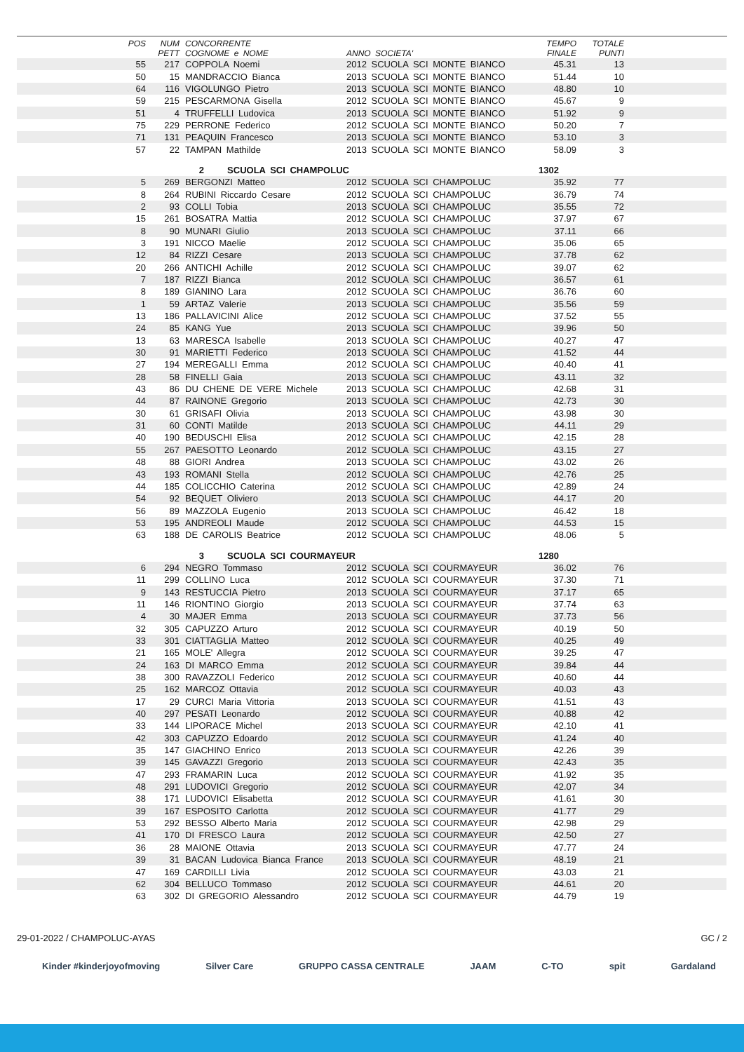| POS | NUM PETT | CONCORRENTE COGNOME e NOME | ANNO SOCIETA' | TEMPO FINALE | TOTALE PUNTI | |
| --- | --- | --- | --- | --- | --- | --- |
| 55 | 217 | COPPOLA Noemi | 2012 SCUOLA SCI MONTE BIANCO | 45.31 | 13 | |
| 50 | 15 | MANDRACCIO Bianca | 2013 SCUOLA SCI MONTE BIANCO | 51.44 | 10 | |
| 64 | 116 | VIGOLUNGO Pietro | 2013 SCUOLA SCI MONTE BIANCO | 48.80 | 10 | |
| 59 | 215 | PESCARMONA Gisella | 2012 SCUOLA SCI MONTE BIANCO | 45.67 | 9 | |
| 51 | 4 | TRUFFELLI Ludovica | 2013 SCUOLA SCI MONTE BIANCO | 51.92 | 9 | |
| 75 | 229 | PERRONE Federico | 2012 SCUOLA SCI MONTE BIANCO | 50.20 | 7 | |
| 71 | 131 | PEAQUIN Francesco | 2013 SCUOLA SCI MONTE BIANCO | 53.10 | 3 | |
| 57 | 22 | TAMPAN Mathilde | 2013 SCUOLA SCI MONTE BIANCO | 58.09 | 3 | |
| | | 2 SCUOLA SCI CHAMPOLUC | | 1302 | | |
| 5 | 269 | BERGONZI Matteo | 2012 SCUOLA SCI CHAMPOLUC | 35.92 | 77 | |
| 8 | 264 | RUBINI Riccardo Cesare | 2012 SCUOLA SCI CHAMPOLUC | 36.79 | 74 | |
| 2 | 93 | COLLI Tobia | 2013 SCUOLA SCI CHAMPOLUC | 35.55 | 72 | |
| 15 | 261 | BOSATRA Mattia | 2012 SCUOLA SCI CHAMPOLUC | 37.97 | 67 | |
| 8 | 90 | MUNARI Giulio | 2013 SCUOLA SCI CHAMPOLUC | 37.11 | 66 | |
| 3 | 191 | NICCO Maelie | 2012 SCUOLA SCI CHAMPOLUC | 35.06 | 65 | |
| 12 | 84 | RIZZI Cesare | 2013 SCUOLA SCI CHAMPOLUC | 37.78 | 62 | |
| 20 | 266 | ANTICHI Achille | 2012 SCUOLA SCI CHAMPOLUC | 39.07 | 62 | |
| 7 | 187 | RIZZI Bianca | 2012 SCUOLA SCI CHAMPOLUC | 36.57 | 61 | |
| 8 | 189 | GIANINO Lara | 2012 SCUOLA SCI CHAMPOLUC | 36.76 | 60 | |
| 1 | 59 | ARTAZ Valerie | 2013 SCUOLA SCI CHAMPOLUC | 35.56 | 59 | |
| 13 | 186 | PALLAVICINI Alice | 2012 SCUOLA SCI CHAMPOLUC | 37.52 | 55 | |
| 24 | 85 | KANG Yue | 2013 SCUOLA SCI CHAMPOLUC | 39.96 | 50 | |
| 13 | 63 | MARESCA Isabelle | 2013 SCUOLA SCI CHAMPOLUC | 40.27 | 47 | |
| 30 | 91 | MARIETTI Federico | 2013 SCUOLA SCI CHAMPOLUC | 41.52 | 44 | |
| 27 | 194 | MEREGALLI Emma | 2012 SCUOLA SCI CHAMPOLUC | 40.40 | 41 | |
| 28 | 58 | FINELLI Gaia | 2013 SCUOLA SCI CHAMPOLUC | 43.11 | 32 | |
| 43 | 86 | DU CHENE DE VERE Michele | 2013 SCUOLA SCI CHAMPOLUC | 42.68 | 31 | |
| 44 | 87 | RAINONE Gregorio | 2013 SCUOLA SCI CHAMPOLUC | 42.73 | 30 | |
| 30 | 61 | GRISAFI Olivia | 2013 SCUOLA SCI CHAMPOLUC | 43.98 | 30 | |
| 31 | 60 | CONTI Matilde | 2013 SCUOLA SCI CHAMPOLUC | 44.11 | 29 | |
| 40 | 190 | BEDUSCHI Elisa | 2012 SCUOLA SCI CHAMPOLUC | 42.15 | 28 | |
| 55 | 267 | PAESOTTO Leonardo | 2012 SCUOLA SCI CHAMPOLUC | 43.15 | 27 | |
| 48 | 88 | GIORI Andrea | 2013 SCUOLA SCI CHAMPOLUC | 43.02 | 26 | |
| 43 | 193 | ROMANI Stella | 2012 SCUOLA SCI CHAMPOLUC | 42.76 | 25 | |
| 44 | 185 | COLICCHIO Caterina | 2012 SCUOLA SCI CHAMPOLUC | 42.89 | 24 | |
| 54 | 92 | BEQUET Oliviero | 2013 SCUOLA SCI CHAMPOLUC | 44.17 | 20 | |
| 56 | 89 | MAZZOLA Eugenio | 2013 SCUOLA SCI CHAMPOLUC | 46.42 | 18 | |
| 53 | 195 | ANDREOLI Maude | 2012 SCUOLA SCI CHAMPOLUC | 44.53 | 15 | |
| 63 | 188 | DE CAROLIS Beatrice | 2012 SCUOLA SCI CHAMPOLUC | 48.06 | 5 | |
| | | 3 SCUOLA SCI COURMAYEUR | | 1280 | | |
| 6 | 294 | NEGRO Tommaso | 2012 SCUOLA SCI COURMAYEUR | 36.02 | 76 | |
| 11 | 299 | COLLINO Luca | 2012 SCUOLA SCI COURMAYEUR | 37.30 | 71 | |
| 9 | 143 | RESTUCCIA Pietro | 2013 SCUOLA SCI COURMAYEUR | 37.17 | 65 | |
| 11 | 146 | RIONTINO Giorgio | 2013 SCUOLA SCI COURMAYEUR | 37.74 | 63 | |
| 4 | 30 | MAJER Emma | 2013 SCUOLA SCI COURMAYEUR | 37.73 | 56 | |
| 32 | 305 | CAPUZZO Arturo | 2012 SCUOLA SCI COURMAYEUR | 40.19 | 50 | |
| 33 | 301 | CIATTAGLIA Matteo | 2012 SCUOLA SCI COURMAYEUR | 40.25 | 49 | |
| 21 | 165 | MOLE' Allegra | 2012 SCUOLA SCI COURMAYEUR | 39.25 | 47 | |
| 24 | 163 | DI MARCO Emma | 2012 SCUOLA SCI COURMAYEUR | 39.84 | 44 | |
| 38 | 300 | RAVAZZOLI Federico | 2012 SCUOLA SCI COURMAYEUR | 40.60 | 44 | |
| 25 | 162 | MARCOZ Ottavia | 2012 SCUOLA SCI COURMAYEUR | 40.03 | 43 | |
| 17 | 29 | CURCI Maria Vittoria | 2013 SCUOLA SCI COURMAYEUR | 41.51 | 43 | |
| 40 | 297 | PESATI Leonardo | 2012 SCUOLA SCI COURMAYEUR | 40.88 | 42 | |
| 33 | 144 | LIPORACE Michel | 2013 SCUOLA SCI COURMAYEUR | 42.10 | 41 | |
| 42 | 303 | CAPUZZO Edoardo | 2012 SCUOLA SCI COURMAYEUR | 41.24 | 40 | |
| 35 | 147 | GIACHINO Enrico | 2013 SCUOLA SCI COURMAYEUR | 42.26 | 39 | |
| 39 | 145 | GAVAZZI Gregorio | 2013 SCUOLA SCI COURMAYEUR | 42.43 | 35 | |
| 47 | 293 | FRAMARIN Luca | 2012 SCUOLA SCI COURMAYEUR | 41.92 | 35 | |
| 48 | 291 | LUDOVICI Gregorio | 2012 SCUOLA SCI COURMAYEUR | 42.07 | 34 | |
| 38 | 171 | LUDOVICI Elisabetta | 2012 SCUOLA SCI COURMAYEUR | 41.61 | 30 | |
| 39 | 167 | ESPOSITO Carlotta | 2012 SCUOLA SCI COURMAYEUR | 41.77 | 29 | |
| 53 | 292 | BESSO Alberto Maria | 2012 SCUOLA SCI COURMAYEUR | 42.98 | 29 | |
| 41 | 170 | DI FRESCO Laura | 2012 SCUOLA SCI COURMAYEUR | 42.50 | 27 | |
| 36 | 28 | MAIONE Ottavia | 2013 SCUOLA SCI COURMAYEUR | 47.77 | 24 | |
| 39 | 31 | BACAN Ludovica Bianca France | 2013 SCUOLA SCI COURMAYEUR | 48.19 | 21 | |
| 47 | 169 | CARDILLI Livia | 2012 SCUOLA SCI COURMAYEUR | 43.03 | 21 | |
| 62 | 304 | BELLUCO Tommaso | 2012 SCUOLA SCI COURMAYEUR | 44.61 | 20 | |
| 63 | 302 | DI GREGORIO Alessandro | 2012 SCUOLA SCI COURMAYEUR | 44.79 | 19 | |
29-01-2022 / CHAMPOLUC-AYAS GC / 2
Kinder #kinderjoyofmoving Silver Care GRUPPO CASSA CENTRALE JAAM C-TO spit Gardaland